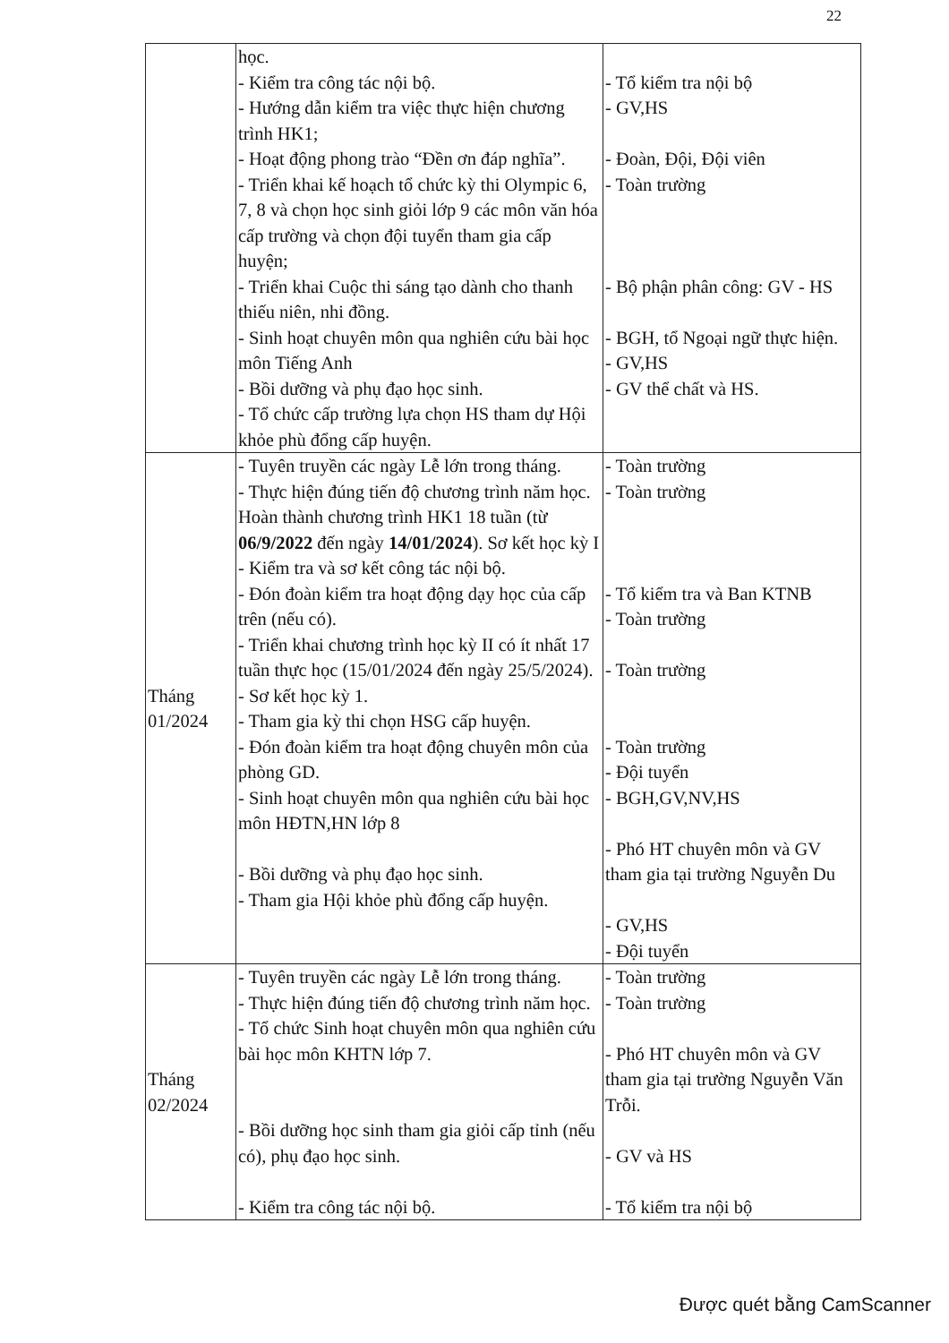22
| | học. - Kiểm tra công tác nội bộ. - Hướng dẫn kiểm tra việc thực hiện chương trình HK1; - Hoạt động phong trào “Đền ơn đáp nghĩa”. - Triển khai kế hoạch tổ chức kỳ thi Olympic 6, 7, 8 và chọn học sinh giỏi lớp 9 các môn văn hóa cấp trường và chọn đội tuyển tham gia cấp huyện; - Triển khai Cuộc thi sáng tạo dành cho thanh thiếu niên, nhi đồng. - Sinh hoạt chuyên môn qua nghiên cứu bài học môn Tiếng Anh - Bồi dưỡng và phụ đạo học sinh. - Tổ chức cấp trường lựa chọn HS tham dự Hội khỏe phù đổng cấp huyện. | - Tổ kiểm tra nội bộ - GV,HS - Đoàn, Đội, Đội viên - Toàn trường - Bộ phận phân công: GV - HS - BGH, tổ Ngoại ngữ thực hiện. - GV,HS - GV thể chất và HS. |
| Tháng 01/2024 | - Tuyên truyền các ngày Lễ lớn trong tháng. - Thực hiện đúng tiến độ chương trình năm học. Hoàn thành chương trình HK1 18 tuần (từ 06/9/2022 đến ngày 14/01/2024 ). Sơ kết học kỳ I - Kiểm tra và sơ kết công tác nội bộ. - Đón đoàn kiểm tra hoạt động dạy học của cấp trên (nếu có). - Triển khai chương trình học kỳ II có ít nhất 17 tuần thực học (15/01/2024 đến ngày 25/5/2024). - Sơ kết học kỳ 1. - Tham gia kỳ thi chọn HSG cấp huyện. - Đón đoàn kiểm tra hoạt động chuyên môn của phòng GD. - Sinh hoạt chuyên môn qua nghiên cứu bài học môn HĐTN,HN lớp 8 - Bồi dưỡng và phụ đạo học sinh. - Tham gia Hội khỏe phù đổng cấp huyện. | - Toàn trường - Toàn trường - Tổ kiểm tra và Ban KTNB - Toàn trường - Toàn trường - Toàn trường - Đội tuyển - BGH,GV,NV,HS - Phó HT chuyên môn và GV tham gia tại trường Nguyễn Du - GV,HS - Đội tuyển |
| Tháng 02/2024 | - Tuyên truyền các ngày Lễ lớn trong tháng. - Thực hiện đúng tiến độ chương trình năm học. - Tổ chức Sinh hoạt chuyên môn qua nghiên cứu bài học môn KHTN lớp 7. - Bồi dưỡng học sinh tham gia giỏi cấp tỉnh (nếu có), phụ đạo học sinh. - Kiểm tra công tác nội bộ. | - Toàn trường - Toàn trường - Phó HT chuyên môn và GV tham gia tại trường Nguyễn Văn Trỗi. - GV và HS - Tổ kiểm tra nội bộ |
Được quét bằng CamScanner